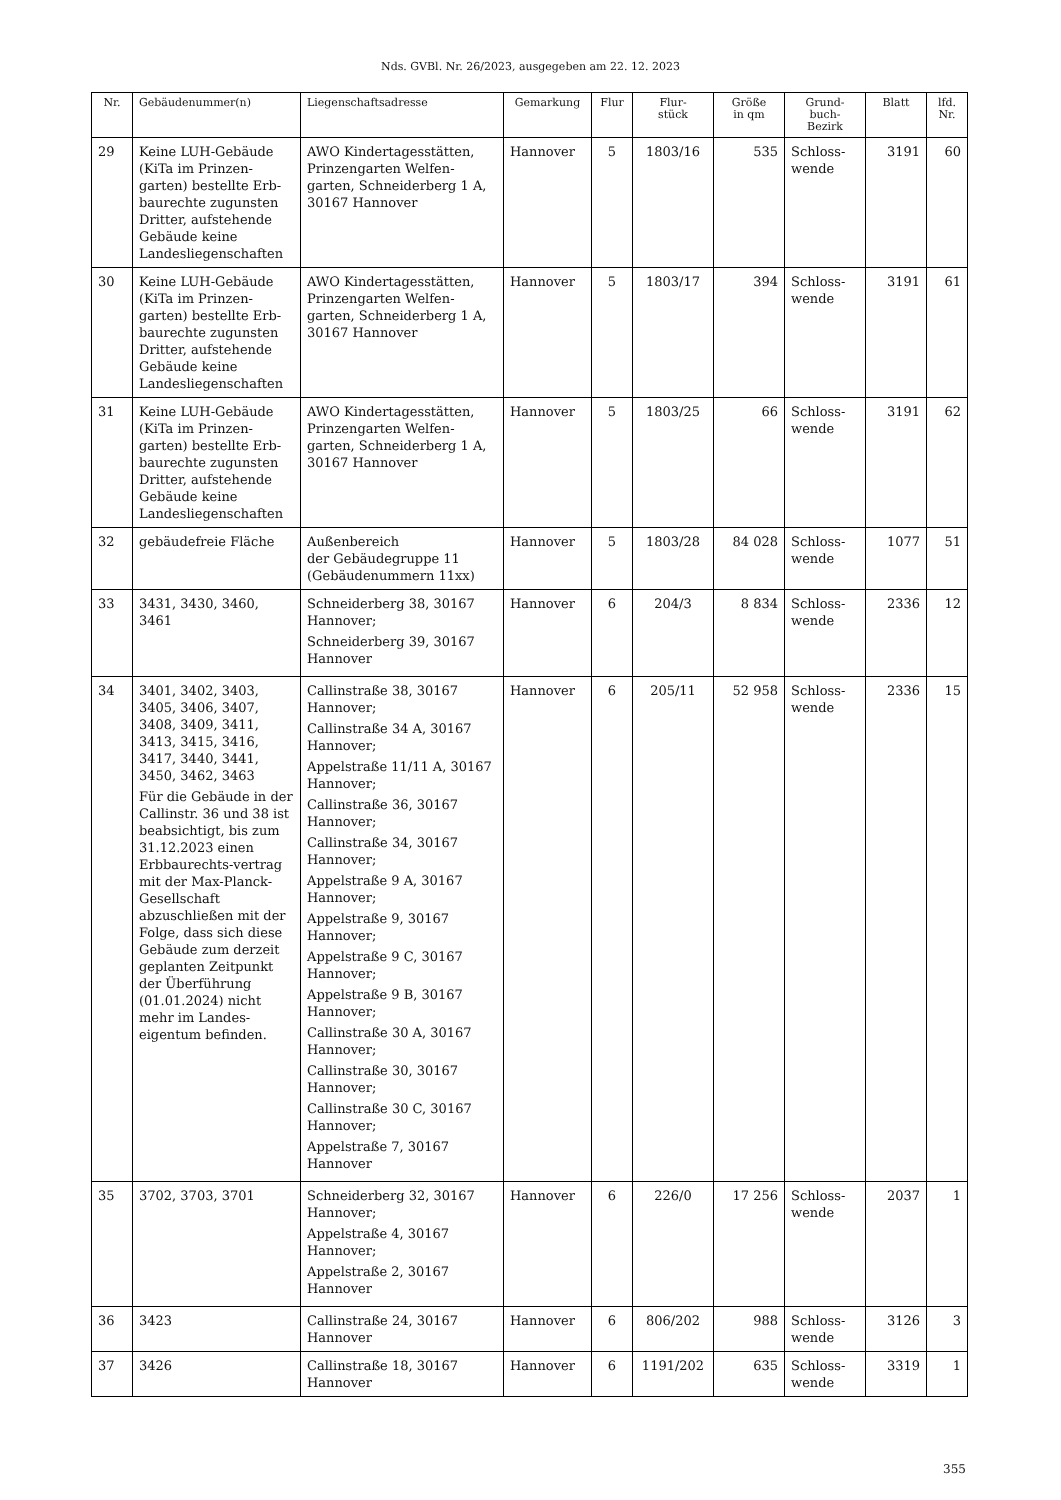Nds. GVBl. Nr. 26/2023, ausgegeben am 22. 12. 2023
| Nr. | Gebäudenummer(n) | Liegenschaftsadresse | Gemarkung | Flur | Flur- stück | Größe in qm | Grund- buch- Bezirk | Blatt | lfd. Nr. |
| --- | --- | --- | --- | --- | --- | --- | --- | --- | --- |
| 29 | Keine LUH-Gebäude (KiTa im Prinzen-garten) bestellte Erb-baurechte zugunsten Dritter, aufstehende Gebäude keine Landesliegenschaften | AWO Kindertagesstätten, Prinzengarten Welfen-garten, Schneiderberg 1 A, 30167 Hannover | Hannover | 5 | 1803/16 | 535 | Schloss-wende | 3191 | 60 |
| 30 | Keine LUH-Gebäude (KiTa im Prinzen-garten) bestellte Erb-baurechte zugunsten Dritter, aufstehende Gebäude keine Landesliegenschaften | AWO Kindertagesstätten, Prinzengarten Welfen-garten, Schneiderberg 1 A, 30167 Hannover | Hannover | 5 | 1803/17 | 394 | Schloss-wende | 3191 | 61 |
| 31 | Keine LUH-Gebäude (KiTa im Prinzen-garten) bestellte Erb-baurechte zugunsten Dritter, aufstehende Gebäude keine Landesliegenschaften | AWO Kindertagesstätten, Prinzengarten Welfen-garten, Schneiderberg 1 A, 30167 Hannover | Hannover | 5 | 1803/25 | 66 | Schloss-wende | 3191 | 62 |
| 32 | gebäudefreie Fläche | Außenbereich der Gebäudegruppe 11 (Gebäudenummern 11xx) | Hannover | 5 | 1803/28 | 84 028 | Schloss-wende | 1077 | 51 |
| 33 | 3431, 3430, 3460, 3461 | Schneiderberg 38, 30167 Hannover; Schneiderberg 39, 30167 Hannover | Hannover | 6 | 204/3 | 8 834 | Schloss-wende | 2336 | 12 |
| 34 | 3401, 3402, 3403, 3405, 3406, 3407, 3408, 3409, 3411, 3413, 3415, 3416, 3417, 3440, 3441, 3450, 3462, 3463 Für die Gebäude in der Callinstr. 36 und 38 ist beabsichtigt, bis zum 31.12.2023 einen Erbbaurechts-vertrag mit der Max-Planck-Gesellschaft abzuschließen mit der Folge, dass sich diese Gebäude zum derzeit geplanten Zeitpunkt der Überführung (01.01.2024) nicht mehr im Landes-eigentum befinden. | Callinstraße 38, 30167 Hannover; Callinstraße 34 A, 30167 Hannover; Appelstraße 11/11 A, 30167 Hannover; Callinstraße 36, 30167 Hannover; Callinstraße 34, 30167 Hannover; Appelstraße 9 A, 30167 Hannover; Appelstraße 9, 30167 Hannover; Appelstraße 9 C, 30167 Hannover; Appelstraße 9 B, 30167 Hannover; Callinstraße 30 A, 30167 Hannover; Callinstraße 30, 30167 Hannover; Callinstraße 30 C, 30167 Hannover; Appelstraße 7, 30167 Hannover | Hannover | 6 | 205/11 | 52 958 | Schloss-wende | 2336 | 15 |
| 35 | 3702, 3703, 3701 | Schneiderberg 32, 30167 Hannover; Appelstraße 4, 30167 Hannover; Appelstraße 2, 30167 Hannover | Hannover | 6 | 226/0 | 17 256 | Schloss-wende | 2037 | 1 |
| 36 | 3423 | Callinstraße 24, 30167 Hannover | Hannover | 6 | 806/202 | 988 | Schloss-wende | 3126 | 3 |
| 37 | 3426 | Callinstraße 18, 30167 Hannover | Hannover | 6 | 1191/202 | 635 | Schloss-wende | 3319 | 1 |
355